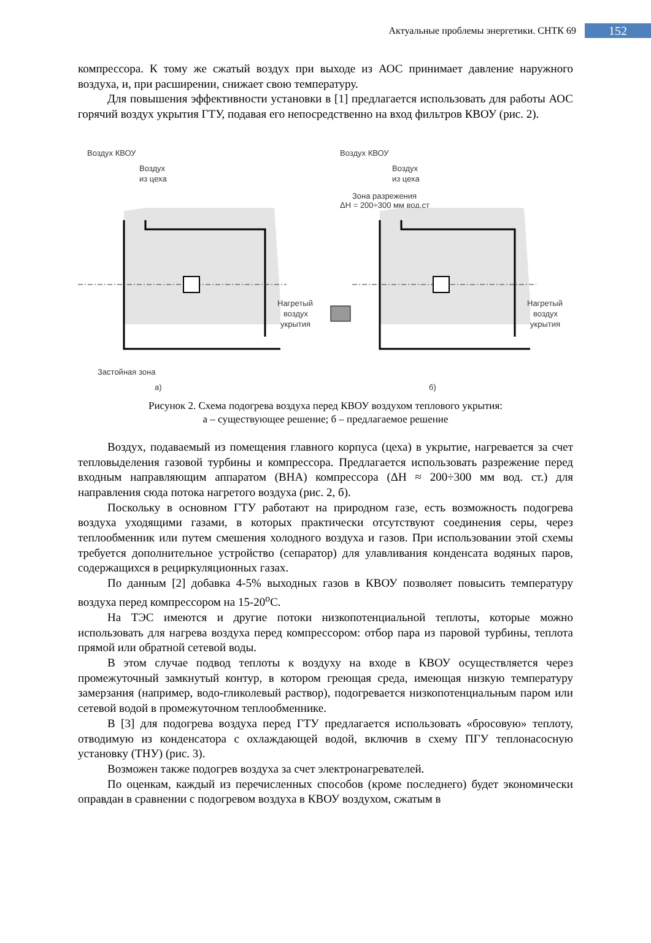Актуальные проблемы энергетики. СНТК 69 152
компрессора. К тому же сжатый воздух при выходе из АОС принимает давление наружного воздуха, и, при расширении, снижает свою температуру.
Для повышения эффективности установки в [1] предлагается использовать для работы АОС горячий воздух укрытия ГТУ, подавая его непосредственно на вход фильтров КВОУ (рис. 2).
Воздух КВОУ
Воздух
из цеха
Нагретый
воздух
укрытия
Застойная зона
а)
Воздух КВОУ
Воздух
из цеха
Зона разрежения
ΔH = 200÷300 мм вод.ст
Нагретый
воздух
укрытия
б)
Рисунок 2. Схема подогрева воздуха перед КВОУ воздухом теплового укрытия:
а – существующее решение; б – предлагаемое решение
Воздух, подаваемый из помещения главного корпуса (цеха) в укрытие, нагревается за счет тепловыделения газовой турбины и компрессора. Предлагается использовать разрежение перед входным направляющим аппаратом (ВНА) компрессора (ΔН ≈ 200÷300 мм вод. ст.) для направления сюда потока нагретого воздуха (рис. 2, б).
Поскольку в основном ГТУ работают на природном газе, есть возможность подогрева воздуха уходящими газами, в которых практически отсутствуют соединения серы, через теплообменник или путем смешения холодного воздуха и газов. При использовании этой схемы требуется дополнительное устройство (сепаратор) для улавливания конденсата водяных паров, содержащихся в рециркуляционных газах.
По данным [2] добавка 4-5% выходных газов в КВОУ позволяет повысить температуру воздуха перед компрессором на 15-20<sup>о</sup>С.
На ТЭС имеются и другие потоки низкопотенциальной теплоты, которые можно использовать для нагрева воздуха перед компрессором: отбор пара из паровой турбины, теплота прямой или обратной сетевой воды.
В этом случае подвод теплоты к воздуху на входе в КВОУ осуществляется через промежуточный замкнутый контур, в котором греющая среда, имеющая низкую температуру замерзания (например, водо-гликолевый раствор), подогревается низкопотенциальным паром или сетевой водой в промежуточном теплообменнике.
В [3] для подогрева воздуха перед ГТУ предлагается использовать «бросовую» теплоту, отводимую из конденсатора с охлаждающей водой, включив в схему ПГУ теплонасосную установку (ТНУ) (рис. 3).
Возможен также подогрев воздуха за счет электронагревателей.
По оценкам, каждый из перечисленных способов (кроме последнего) будет экономически оправдан в сравнении с подогревом воздуха в КВОУ воздухом, сжатым в